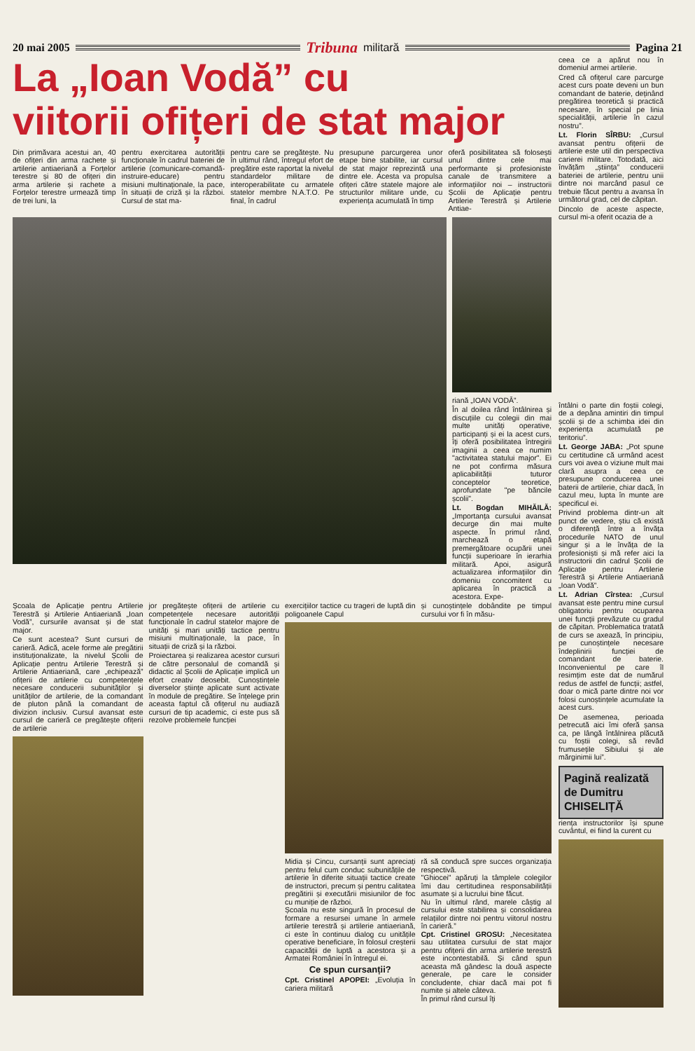20 mai 2005
Tribuna militară Pagina 21
La „Ioan Vodă” cu
viitorii ofițeri de stat major
Din primăvara acestui an, 40 de ofițeri din arma rachete și artilerie antiaeriană a Forțelor terestre și 80 de ofițeri din arma artilerie și rachete a Forțelor terestre urmează timp de trei luni, la
pentru exercitarea autorității funcționale în cadrul bateriei de artilerie (comunicare-comandă-instruire-educare) pentru misiuni multinaționale, la pace, în situații de criză și la război. Cursul de stat ma-
pentru care se pregătește. Nu în ultimul rând, întregul efort de pregătire este raportat la nivelul standardelor militare de interoperabilitate cu armatele statelor membre N.A.T.O. Pe final, în cadrul
presupune parcurgerea unor etape bine stabilite, iar cursul de stat major reprezintă una dintre ele. Acesta va propulsa ofițeri către statele majore ale structurilor militare unde, cu experiența acumulată în timp
oferă posibilitatea să folosești unul dintre cele mai performante și profesioniste canale de transmitere a informațiilor noi – instructorii Școlii de Aplicație pentru Artilerie Terestră și Artilerie Antiae-
riană „IOAN VODĂ”.
În al doilea rând întâlnirea și discuțiile cu colegii din mai multe unități operative, participanți și ei la acest curs, îți oferă posibilitatea întregirii imaginii a ceea ce numim "activitatea statului major". Ei ne pot confirma măsura aplicabilității tuturor conceptelor teoretice, aprofundate "pe băncile școlii".
Lt. Bogdan MIHĂILĂ: „Importanța cursului avansat decurge din mai multe aspecte. În primul rând, marchează o etapă premergătoare ocupării unei funcții superioare în ierarhia militară. Apoi, asigură actualizarea informațiilor din domeniu concomitent cu aplicarea în practică a acestora. Expe-
Școala de Aplicație pentru Artilerie Terestră și Artilerie Antiaeriană „Ioan Vodă”, cursurile avansat și de stat major.
Ce sunt acestea? Sunt cursuri de carieră. Adică, acele forme ale pregătirii instituționalizate, la nivelul Școlii de Aplicație pentru Artilerie Terestră și Artilerie Antiaeriană, care „echipează” ofițerii de artilerie cu competențele necesare conducerii subunităților și unităților de artilerie, de la comandant de pluton până la comandant de divizion inclusiv. Cursul avansat este cursul de carieră ce pregătește ofițerii de artilerie
jor pregătește ofițerii de artilerie cu competențele necesare autorității funcționale în cadrul statelor majore de unități și mari unități tactice pentru misiuni multinaționale, la pace, în situații de criză și la război.
Proiectarea și realizarea acestor cursuri de către personalul de comandă și didactic al Școlii de Aplicație implică un efort creativ deosebit. Cunoștințele diverselor științe aplicate sunt activate în module de pregătire. Se înțelege prin aceasta faptul că ofițerul nu audiază cursuri de tip academic, ci este pus să rezolve problemele funcției
exercițiilor tactice cu trageri de luptă din poligoanele Capul
și cunoștințele dobândite pe timpul cursului vor fi în măsu-
Midia și Cincu, cursanții sunt apreciați pentru felul cum conduc subunitățile de artilerie în diferite situații tactice create de instructori, precum și pentru calitatea pregătirii și executării misiunilor de foc cu muniție de război.
Școala nu este singură în procesul de formare a resursei umane în armele artilerie terestră și artilerie antiaeriană, ci este în continuu dialog cu unitățile operative beneficiare, în folosul creșterii capacității de luptă a acestora și a Armatei României în întregul ei.
Ce spun cursanții?
Cpt. Cristinel APOPEI: „Evoluția în cariera militară
ră să conducă spre succes organizația respectivă.
"Ghiocei" apăruți la tâmplele colegilor îmi dau certitudinea responsabilității asumate și a lucrului bine făcut.
Nu în ultimul rând, marele câștig al cursului este stabilirea și consolidarea relațiilor dintre noi pentru viitorul nostru în carieră.”
Cpt. Cristinel GROSU: „Necesitatea sau utilitatea cursului de stat major pentru ofițerii din arma artilerie terestră este incontestabilă. Și când spun aceasta mă gândesc la două aspecte generale, pe care le consider concludente, chiar dacă mai pot fi numite și altele câteva.
În primul rând cursul îți
ceea ce a apărut nou în domeniul armei artilerie.
Cred că ofițerul care parcurge acest curs poate deveni un bun comandant de baterie, deținând pregătirea teoretică și practică necesare, în special pe linia specialității, artilerie în cazul nostru”.
Lt. Florin SÎRBU: „Cursul avansat pentru ofițerii de artilerie este util din perspectiva carierei militare. Totodată, aici învățăm „știința” conducerii bateriei de artilerie, pentru unii dintre noi marcând pasul ce trebuie făcut pentru a avansa în următorul grad, cel de căpitan.
Dincolo de aceste aspecte, cursul mi-a oferit ocazia de a
întâlni o parte din foștii colegi, de a depăna amintiri din timpul școlii și de a schimba idei din experiența acumulată pe teritoriu”.
Lt. George JABA: „Pot spune cu certitudine că urmând acest curs voi avea o viziune mult mai clară asupra a ceea ce presupune conducerea unei baterii de artilerie, chiar dacă, în cazul meu, lupta în munte are specificul ei.
Privind problema dintr-un alt punct de vedere, știu că există o diferență între a învăța procedurile NATO de unul singur și a le învăța de la profesioniști și mă refer aici la instructorii din cadrul Școlii de Aplicație pentru Artilerie Terestră și Artilerie Antiaeriană „Ioan Vodă”.
Lt. Adrian Cîrstea: „Cursul avansat este pentru mine cursul obligatoriu pentru ocuparea unei funcții prevăzute cu gradul de căpitan. Problematica tratată de curs se axează, în principiu, pe cunoștințele necesare îndeplinirii funcției de comandant de baterie. Inconvenientul pe care îl resimțim este dat de numărul redus de astfel de funcții; astfel, doar o mică parte dintre noi vor folosi cunoștințele acumulate la acest curs.
De asemenea, perioada petrecută aici îmi oferă șansa ca, pe lângă întâlnirea plăcută cu foștii colegi, să revăd frumusețile Sibiului și ale mărginimii lui”.
Pagină realizată de Dumitru CHISELIȚĂ
riența instructorilor își spune cuvântul, ei fiind la curent cu